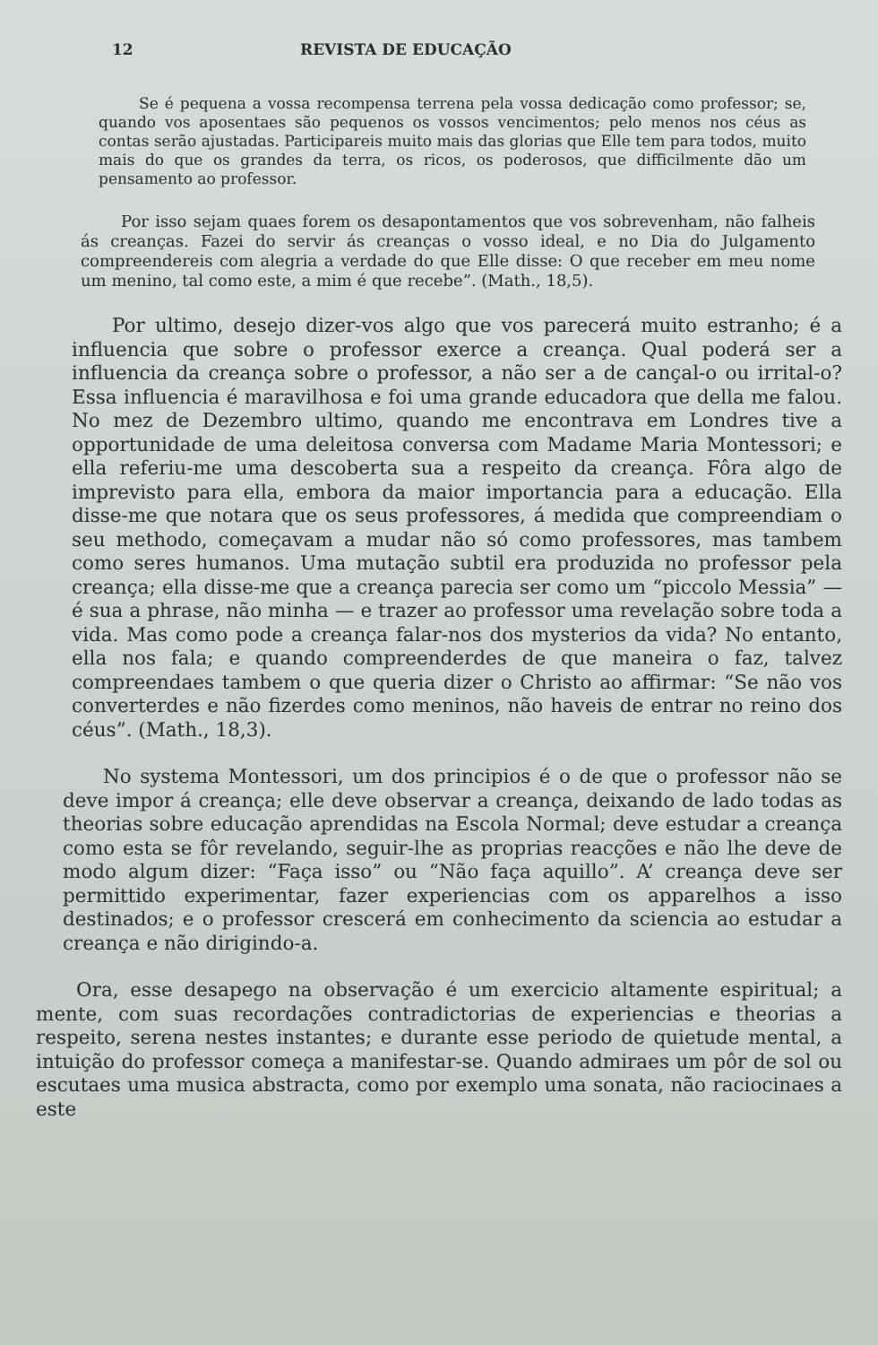12 REVISTA DE EDUCAÇÃO
Se é pequena a vossa recompensa terrena pela vossa dedicação como professor; se, quando vos aposentaes são pequenos os vossos vencimentos; pelo menos nos céus as contas serão ajustadas. Participareis muito mais das glorias que Elle tem para todos, muito mais do que os grandes da terra, os ricos, os poderosos, que difficilmente dão um pensamento ao professor.
Por isso sejam quaes forem os desapontamentos que vos sobrevenham, não falheis ás creanças. Fazei do servir ás creanças o vosso ideal, e no Dia do Julgamento compreendereis com alegria a verdade do que Elle disse: O que receber em meu nome um menino, tal como este, a mim é que recebe”. (Math., 18,5).
Por ultimo, desejo dizer-vos algo que vos parecerá muito estranho; é a influencia que sobre o professor exerce a creança. Qual poderá ser a influencia da creança sobre o professor, a não ser a de cançal-o ou irrital-o? Essa influencia é maravilhosa e foi uma grande educadora que della me falou. No mez de Dezembro ultimo, quando me encontrava em Londres tive a opportunidade de uma deleitosa conversa com Madame Maria Montessori; e ella referiu-me uma descoberta sua a respeito da creança. Fôra algo de imprevisto para ella, embora da maior importancia para a educação. Ella disse-me que notara que os seus professores, á medida que compreendiam o seu methodo, começavam a mudar não só como professores, mas tambem como seres humanos. Uma mutação subtil era produzida no professor pela creança; ella disse-me que a creança parecia ser como um “piccolo Messia” — é sua a phrase, não minha — e trazer ao professor uma revelação sobre toda a vida. Mas como pode a creança falar-nos dos mysterios da vida? No entanto, ella nos fala; e quando compreenderdes de que maneira o faz, talvez compreendaes tambem o que queria dizer o Christo ao affirmar: “Se não vos converterdes e não fizerdes como meninos, não haveis de entrar no reino dos céus”. (Math., 18,3).
No systema Montessori, um dos principios é o de que o professor não se deve impor á creança; elle deve observar a creança, deixando de lado todas as theorias sobre educação aprendidas na Escola Normal; deve estudar a creança como esta se fôr revelando, seguir-lhe as proprias reacções e não lhe deve de modo algum dizer: “Faça isso” ou “Não faça aquillo”. A’ creança deve ser permittido experimentar, fazer experiencias com os apparelhos a isso destinados; e o professor crescerá em conhecimento da sciencia ao estudar a creança e não dirigindo-a.
Ora, esse desapego na observação é um exercicio altamente espiritual; a mente, com suas recordações contradictorias de experiencias e theorias a respeito, serena nestes instantes; e durante esse periodo de quietude mental, a intuição do professor começa a manifestar-se. Quando admiraes um pôr de sol ou escutaes uma musica abstracta, como por exemplo uma sonata, não raciocinaes a este